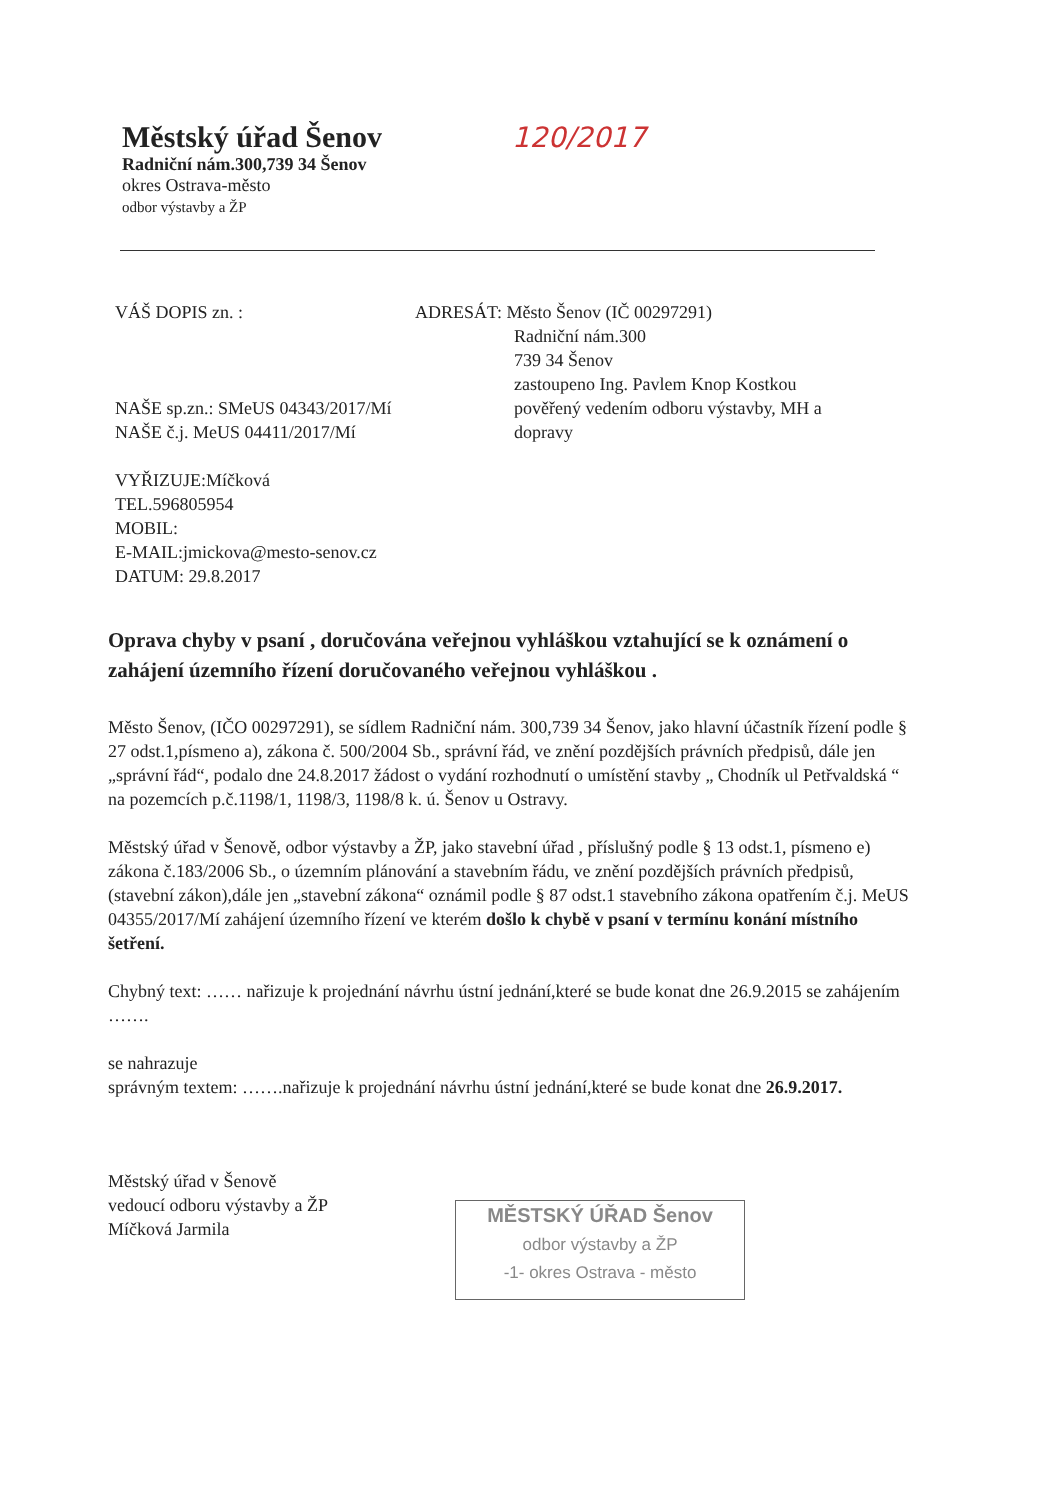Městský úřad Šenov 120/2017
Radniční nám.300,739 34 Šenov
okres Ostrava-město
odbor výstavby a ŽP
VÁŠ DOPIS zn. :
NAŠE sp.zn.: SMeUS 04343/2017/Mí
NAŠE č.j. MeUS 04411/2017/Mí
VYŘIZUJE:Míčková
TEL.596805954
MOBIL:
E-MAIL:jmickova@mesto-senov.cz
DATUM: 29.8.2017
ADRESÁT: Město Šenov (IČ 00297291)
Radniční nám.300
739 34 Šenov
zastoupeno Ing. Pavlem Knop Kostkou
pověřený vedením odboru výstavby, MH a
dopravy
Oprava chyby v psaní , doručována veřejnou vyhláškou vztahující se k oznámení o zahájení územního řízení doručovaného veřejnou vyhláškou .
Město Šenov, (IČO 00297291), se sídlem Radniční nám. 300,739 34 Šenov, jako hlavní účastník řízení podle § 27 odst.1,písmeno a), zákona č. 500/2004 Sb., správní řád, ve znění pozdějších právních předpisů, dále jen „správní řád“, podalo dne 24.8.2017 žádost o vydání rozhodnutí o umístění stavby „ Chodník ul Petřvaldská “ na pozemcích p.č.1198/1, 1198/3, 1198/8 k. ú. Šenov u Ostravy.
Městský úřad v Šenově, odbor výstavby a ŽP, jako stavební úřad , příslušný podle § 13 odst.1, písmeno e) zákona č.183/2006 Sb., o územním plánování a stavebním řádu, ve znění pozdějších právních předpisů, (stavební zákon),dále jen „stavební zákona“ oznámil podle § 87 odst.1 stavebního zákona opatřením č.j. MeUS 04355/2017/Mí zahájení územního řízení ve kterém došlo k chybě v psaní v termínu konání místního šetření.
Chybný text: …… nařizuje k projednání návrhu ústní jednání,které se bude konat dne 26.9.2015 se zahájením …….
se nahrazuje
správným textem: …….nařizuje k projednání návrhu ústní jednání,které se bude konat dne 26.9.2017.
Městský úřad v Šenově
vedoucí odboru výstavby a ŽP
Míčková Jarmila
MĚSTSKÝ ÚŘAD Šenov
odbor výstavby a ŽP
-1- okres Ostrava - město